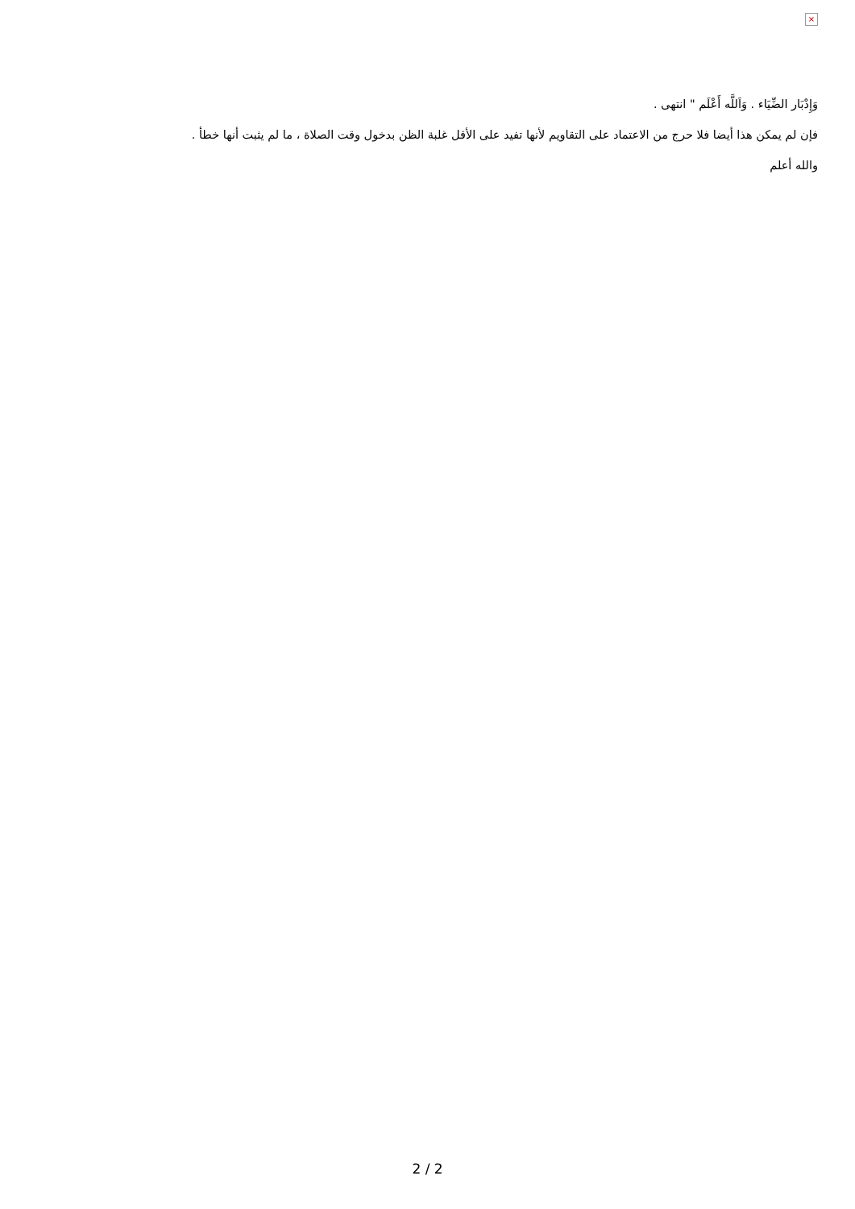×
وَإِدْبَار الضِّيَاء . وَاَللَّه أَعْلَم " انتهى .
فإن لم يمكن هذا أيضا فلا حرج من الاعتماد على التقاويم لأنها تفيد على الأقل غلبة الظن بدخول وقت الصلاة ، ما لم يثبت أنها خطأ .
والله أعلم
2 / 2